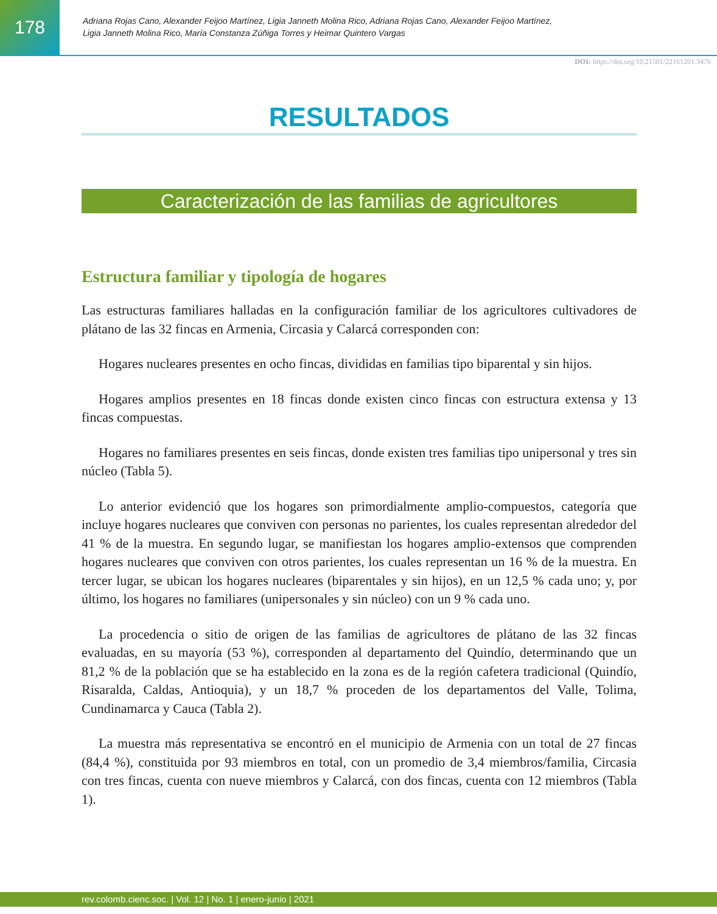178
Adriana Rojas Cano, Alexander Feijoo Martínez, Ligia Janneth Molina Rico, Adriana Rojas Cano, Alexander Feijoo Martínez,
Ligia Janneth Molina Rico, María Constanza Zúñiga Torres y Heimar Quintero Vargas
DOI: https://doi.org/10.21501/22161201.3476
RESULTADOS
Caracterización de las familias de agricultores
Estructura familiar y tipología de hogares
Las estructuras familiares halladas en la configuración familiar de los agricultores cultivadores de plátano de las 32 fincas en Armenia, Circasia y Calarcá corresponden con:
Hogares nucleares presentes en ocho fincas, divididas en familias tipo biparental y sin hijos.
Hogares amplios presentes en 18 fincas donde existen cinco fincas con estructura extensa y 13 fincas compuestas.
Hogares no familiares presentes en seis fincas, donde existen tres familias tipo unipersonal y tres sin núcleo (Tabla 5).
Lo anterior evidenció que los hogares son primordialmente amplio-compuestos, categoría que incluye hogares nucleares que conviven con personas no parientes, los cuales representan alrededor del 41 % de la muestra. En segundo lugar, se manifiestan los hogares amplio-extensos que comprenden hogares nucleares que conviven con otros parientes, los cuales representan un 16 % de la muestra. En tercer lugar, se ubican los hogares nucleares (biparentales y sin hijos), en un 12,5 % cada uno; y, por último, los hogares no familiares (unipersonales y sin núcleo) con un 9 % cada uno.
La procedencia o sitio de origen de las familias de agricultores de plátano de las 32 fincas evaluadas, en su mayoría (53 %), corresponden al departamento del Quindío, determinando que un 81,2 % de la población que se ha establecido en la zona es de la región cafetera tradicional (Quindío, Risaralda, Caldas, Antioquia), y un 18,7 % proceden de los departamentos del Valle, Tolima, Cundinamarca y Cauca (Tabla 2).
La muestra más representativa se encontró en el municipio de Armenia con un total de 27 fincas (84,4 %), constituida por 93 miembros en total, con un promedio de 3,4 miembros/familia, Circasia con tres fincas, cuenta con nueve miembros y Calarcá, con dos fincas, cuenta con 12 miembros (Tabla 1).
rev.colomb.cienc.soc. | Vol. 12 | No. 1 | enero-junio | 2021